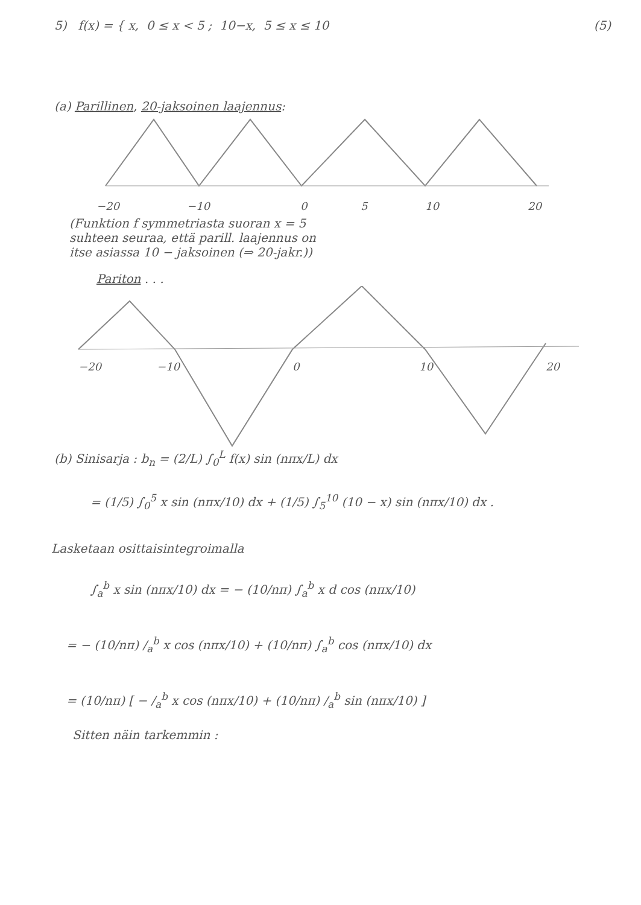5) f(x) = { x, 0 ≤ x < 5 ; 10−x, 5 ≤ x ≤ 10 (5)
(a) Parillinen, 20-jaksoinen laajennus:
−20
−10
0
5
10
20
(Funktion f symmetriasta suoran x = 5
suhteen seuraa, että parill. laajennus on
itse asiassa 10 − jaksoinen (⇒ 20-jakr.))
Pariton . . .
−20
−10
0
10
20
(b) Sinisarja : b<sub>n</sub> = (2/L) ∫<sub>0</sub><sup>L</sup> f(x) sin (nπx/L) dx
= (1/5) ∫<sub>0</sub><sup>5</sup> x sin (nπx/10) dx + (1/5) ∫<sub>5</sub><sup>10</sup> (10 − x) sin (nπx/10) dx .
Lasketaan osittaisintegroimalla
∫<sub>a</sub><sup>b</sup> x sin (nπx/10) dx = − (10/nπ) ∫<sub>a</sub><sup>b</sup> x d cos (nπx/10)
= − (10/nπ) /<sub>a</sub><sup>b</sup> x cos (nπx/10) + (10/nπ) ∫<sub>a</sub><sup>b</sup> cos (nπx/10) dx
= (10/nπ) [ − /<sub>a</sub><sup>b</sup> x cos (nπx/10) + (10/nπ) /<sub>a</sub><sup>b</sup> sin (nπx/10) ]
Sitten näin tarkemmin :